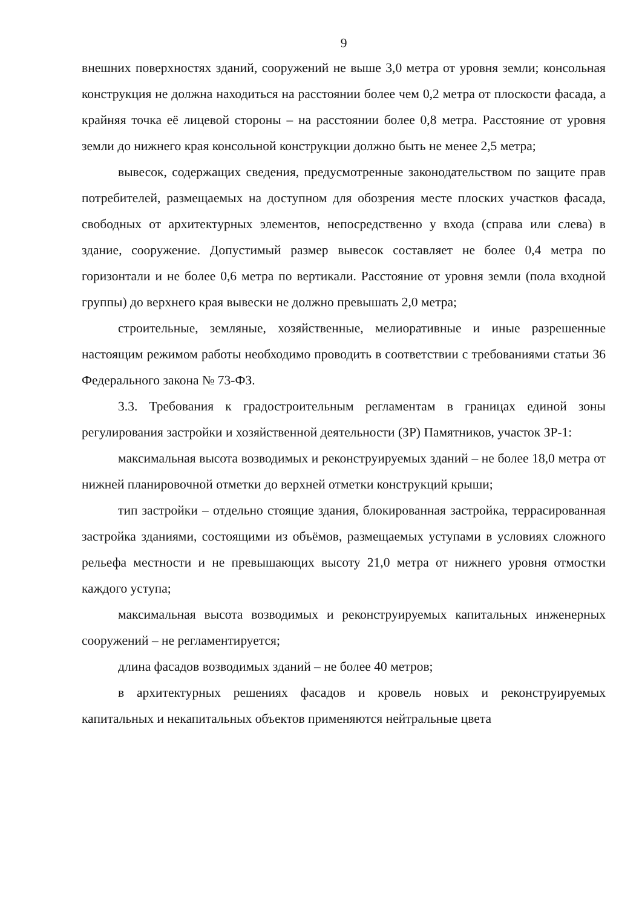9
внешних поверхностях зданий, сооружений не выше 3,0 метра от уровня земли; консольная конструкция не должна находиться на расстоянии более чем 0,2 метра от плоскости фасада, а крайняя точка её лицевой стороны – на расстоянии более 0,8 метра. Расстояние от уровня земли до нижнего края консольной конструкции должно быть не менее 2,5 метра;
вывесок, содержащих сведения, предусмотренные законодательством по защите прав потребителей, размещаемых на доступном для обозрения месте плоских участков фасада, свободных от архитектурных элементов, непосредственно у входа (справа или слева) в здание, сооружение. Допустимый размер вывесок составляет не более 0,4 метра по горизонтали и не более 0,6 метра по вертикали. Расстояние от уровня земли (пола входной группы) до верхнего края вывески не должно превышать 2,0 метра;
строительные, земляные, хозяйственные, мелиоративные и иные разрешенные настоящим режимом работы необходимо проводить в соответствии с требованиями статьи 36 Федерального закона № 73-ФЗ.
3.3. Требования к градостроительным регламентам в границах единой зоны регулирования застройки и хозяйственной деятельности (ЗР) Памятников, участок ЗР-1:
максимальная высота возводимых и реконструируемых зданий – не более 18,0 метра от нижней планировочной отметки до верхней отметки конструкций крыши;
тип застройки – отдельно стоящие здания, блокированная застройка, террасированная застройка зданиями, состоящими из объёмов, размещаемых уступами в условиях сложного рельефа местности и не превышающих высоту 21,0 метра от нижнего уровня отмостки каждого уступа;
максимальная высота возводимых и реконструируемых капитальных инженерных сооружений – не регламентируется;
длина фасадов возводимых зданий – не более 40 метров;
в архитектурных решениях фасадов и кровель новых и реконструируемых капитальных и некапитальных объектов применяются нейтральные цвета